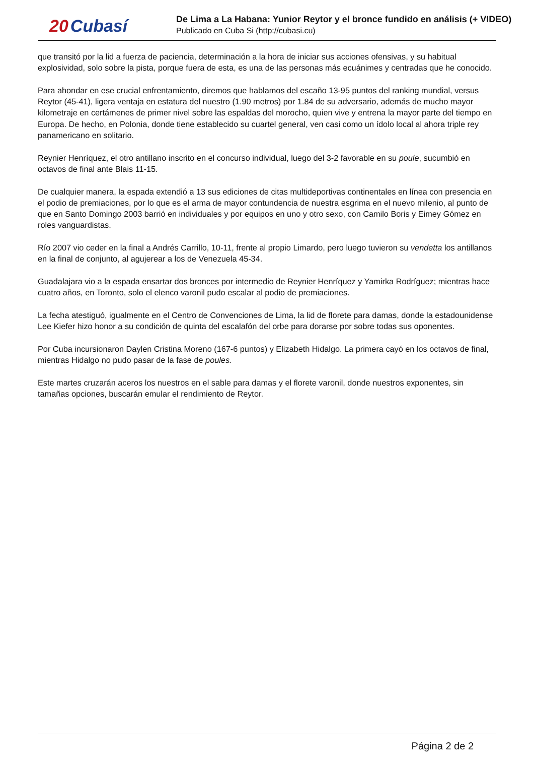20 Cubasí
De Lima a La Habana: Yunior Reytor y el bronce fundido en análisis (+ VIDEO)
Publicado en Cuba Si (http://cubasi.cu)
que transitó por la lid a fuerza de paciencia, determinación a la hora de iniciar sus acciones ofensivas, y su habitual explosividad, solo sobre la pista, porque fuera de esta, es una de las personas más ecuánimes y centradas que he conocido.
Para ahondar en ese crucial enfrentamiento, diremos que hablamos del escaño 13-95 puntos del ranking mundial, versus Reytor (45-41), ligera ventaja en estatura del nuestro (1.90 metros) por 1.84 de su adversario, además de mucho mayor kilometraje en certámenes de primer nivel sobre las espaldas del morocho, quien vive y entrena la mayor parte del tiempo en Europa. De hecho, en Polonia, donde tiene establecido su cuartel general, ven casi como un ídolo local al ahora triple rey panamericano en solitario.
Reynier Henríquez, el otro antillano inscrito en el concurso individual, luego del 3-2 favorable en su poule, sucumbió en octavos de final ante Blais 11-15.
De cualquier manera, la espada extendió a 13 sus ediciones de citas multideportivas continentales en línea con presencia en el podio de premiaciones, por lo que es el arma de mayor contundencia de nuestra esgrima en el nuevo milenio, al punto de que en Santo Domingo 2003 barrió en individuales y por equipos en uno y otro sexo, con Camilo Boris y Eimey Gómez en roles vanguardistas.
Río 2007 vio ceder en la final a Andrés Carrillo, 10-11, frente al propio Limardo, pero luego tuvieron su vendetta los antillanos en la final de conjunto, al agujerear a los de Venezuela 45-34.
Guadalajara vio a la espada ensartar dos bronces por intermedio de Reynier Henríquez y Yamirka Rodríguez; mientras hace cuatro años, en Toronto, solo el elenco varonil pudo escalar al podio de premiaciones.
La fecha atestiguó, igualmente en el Centro de Convenciones de Lima, la lid de florete para damas, donde la estadounidense Lee Kiefer hizo honor a su condición de quinta del escalafón del orbe para dorarse por sobre todas sus oponentes.
Por Cuba incursionaron Daylen Cristina Moreno (167-6 puntos) y Elizabeth Hidalgo. La primera cayó en los octavos de final, mientras Hidalgo no pudo pasar de la fase de poules.
Este martes cruzarán aceros los nuestros en el sable para damas y el florete varonil, donde nuestros exponentes, sin tamañas opciones, buscarán emular el rendimiento de Reytor.
Página 2 de 2